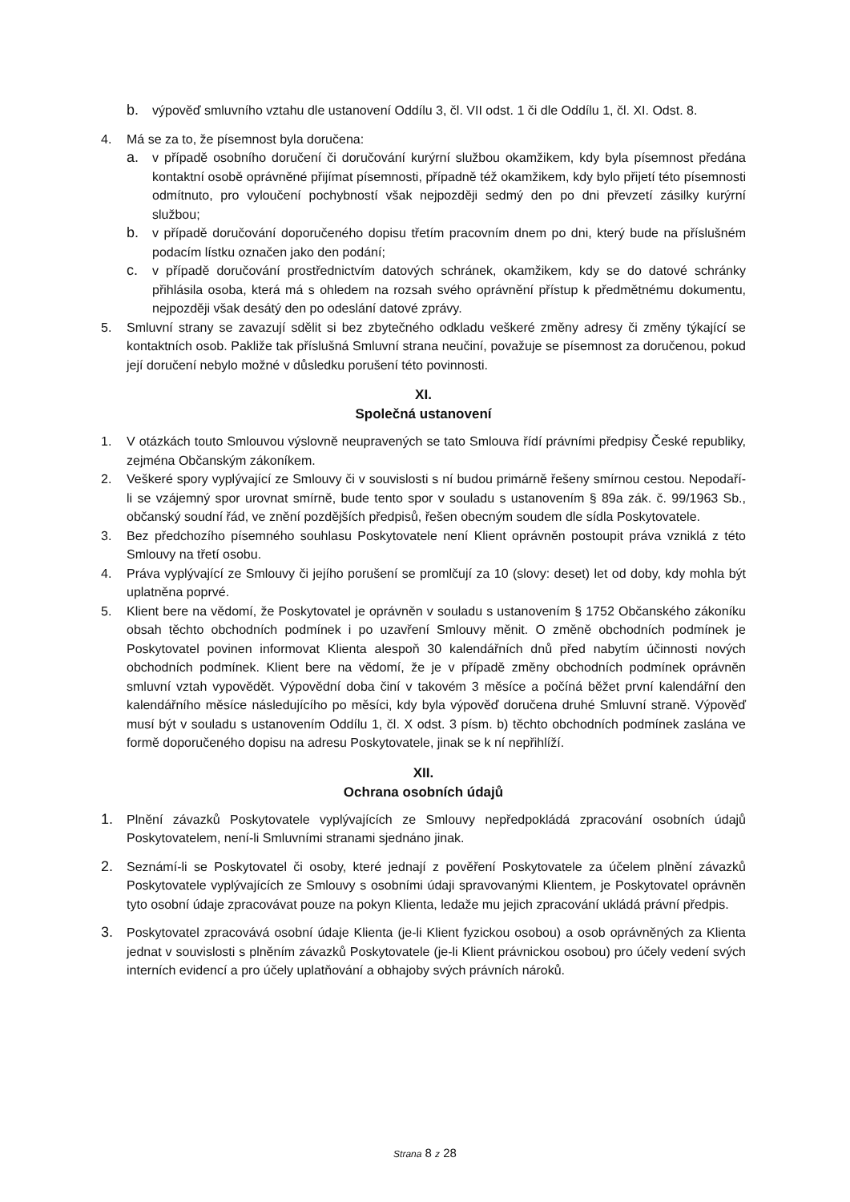b. výpověď smluvního vztahu dle ustanovení Oddílu 3, čl. VII odst. 1 či dle Oddílu 1, čl. XI. Odst. 8.
4. Má se za to, že písemnost byla doručena:
a. v případě osobního doručení či doručování kurýrní službou okamžikem, kdy byla písemnost předána kontaktní osobě oprávněné přijímat písemnosti, případně též okamžikem, kdy bylo přijetí této písemnosti odmítnuto, pro vyloučení pochybností však nejpozději sedmý den po dni převzetí zásilky kurýrní službou;
b. v případě doručování doporučeného dopisu třetím pracovním dnem po dni, který bude na příslušném podacím lístku označen jako den podání;
c. v případě doručování prostřednictvím datových schránek, okamžikem, kdy se do datové schránky přihlásila osoba, která má s ohledem na rozsah svého oprávnění přístup k předmětnému dokumentu, nejpozději však desátý den po odeslání datové zprávy.
5. Smluvní strany se zavazují sdělit si bez zbytečného odkladu veškeré změny adresy či změny týkající se kontaktních osob. Pakliže tak příslušná Smluvní strana neučiní, považuje se písemnost za doručenou, pokud její doručení nebylo možné v důsledku porušení této povinnosti.
XI.
Společná ustanovení
1. V otázkách touto Smlouvou výslovně neupravených se tato Smlouva řídí právními předpisy České republiky, zejména Občanským zákoníkem.
2. Veškeré spory vyplývající ze Smlouvy či v souvislosti s ní budou primárně řešeny smírnou cestou. Nepodaří-li se vzájemný spor urovnat smírně, bude tento spor v souladu s ustanovením § 89a zák. č. 99/1963 Sb., občanský soudní řád, ve znění pozdějších předpisů, řešen obecným soudem dle sídla Poskytovatele.
3. Bez předchozího písemného souhlasu Poskytovatele není Klient oprávněn postoupit práva vzniklá z této Smlouvy na třetí osobu.
4. Práva vyplývající ze Smlouvy či jejího porušení se promlčují za 10 (slovy: deset) let od doby, kdy mohla být uplatněna poprvé.
5. Klient bere na vědomí, že Poskytovatel je oprávněn v souladu s ustanovením § 1752 Občanského zákoníku obsah těchto obchodních podmínek i po uzavření Smlouvy měnit. O změně obchodních podmínek je Poskytovatel povinen informovat Klienta alespoň 30 kalendářních dnů před nabytím účinnosti nových obchodních podmínek. Klient bere na vědomí, že je v případě změny obchodních podmínek oprávněn smluvní vztah vypovědět. Výpovědní doba činí v takovém 3 měsíce a počíná běžet první kalendářní den kalendářního měsíce následujícího po měsíci, kdy byla výpověď doručena druhé Smluvní straně. Výpověď musí být v souladu s ustanovením Oddílu 1, čl. X odst. 3 písm. b) těchto obchodních podmínek zaslána ve formě doporučeného dopisu na adresu Poskytovatele, jinak se k ní nepřihlíží.
XII.
Ochrana osobních údajů
1. Plnění závazků Poskytovatele vyplývajících ze Smlouvy nepředpokládá zpracování osobních údajů Poskytovatelem, není-li Smluvními stranami sjednáno jinak.
2. Seznámí-li se Poskytovatel či osoby, které jednají z pověření Poskytovatele za účelem plnění závazků Poskytovatele vyplývajících ze Smlouvy s osobními údaji spravovanými Klientem, je Poskytovatel oprávněn tyto osobní údaje zpracovávat pouze na pokyn Klienta, ledaže mu jejich zpracování ukládá právní předpis.
3. Poskytovatel zpracovává osobní údaje Klienta (je-li Klient fyzickou osobou) a osob oprávněných za Klienta jednat v souvislosti s plněním závazků Poskytovatele (je-li Klient právnickou osobou) pro účely vedení svých interních evidencí a pro účely uplatňování a obhajoby svých právních nároků.
Strana 8 z 28